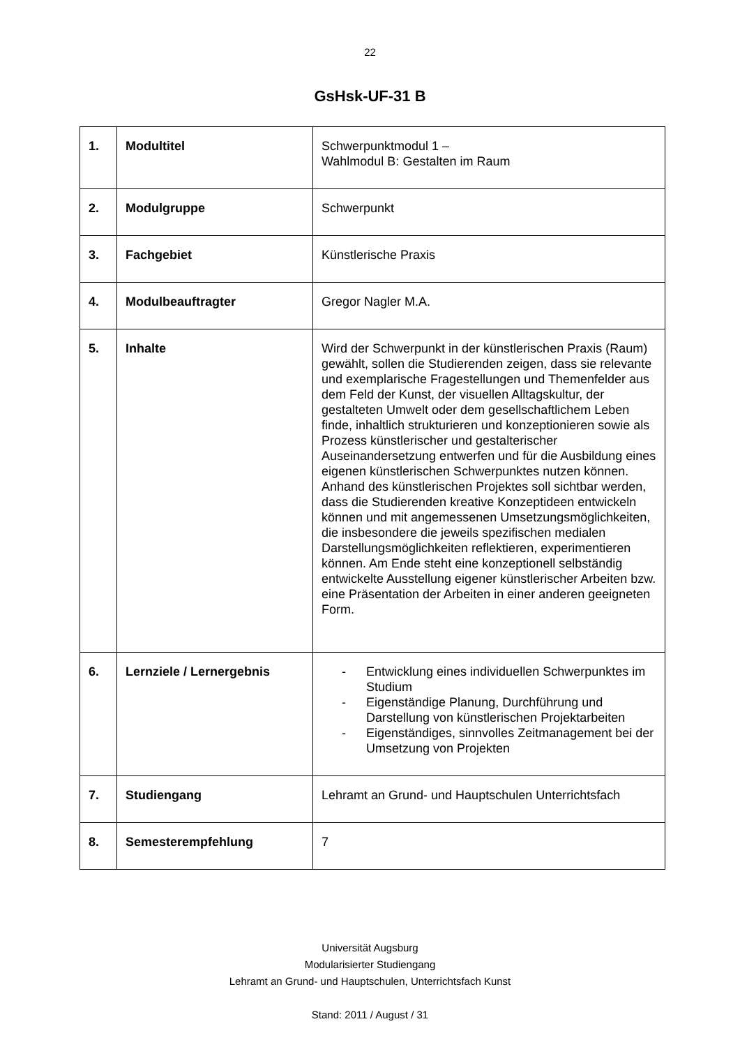22
GsHsk-UF-31 B
| 1. | Modultitel | Schwerpunktmodul 1 – Wahlmodul B: Gestalten im Raum |
| 2. | Modulgruppe | Schwerpunkt |
| 3. | Fachgebiet | Künstlerische Praxis |
| 4. | Modulbeauftragter | Gregor Nagler M.A. |
| 5. | Inhalte | Wird der Schwerpunkt in der künstlerischen Praxis (Raum) gewählt, sollen die Studierenden zeigen, dass sie relevante und exemplarische Fragestellungen und Themenfelder aus dem Feld der Kunst, der visuellen Alltagskultur, der gestalteten Umwelt oder dem gesellschaftlichem Leben finde, inhaltlich strukturieren und konzeptionieren sowie als Prozess künstlerischer und gestalterischer Auseinandersetzung entwerfen und für die Ausbildung eines eigenen künstlerischen Schwerpunktes nutzen können. Anhand des künstlerischen Projektes soll sichtbar werden, dass die Studierenden kreative Konzeptideen entwickeln können und mit angemessenen Umsetzungsmöglichkeiten, die insbesondere die jeweils spezifischen medialen Darstellungsmöglichkeiten reflektieren, experimentieren können. Am Ende steht eine konzeptionell selbständig entwickelte Ausstellung eigener künstlerischer Arbeiten bzw. eine Präsentation der Arbeiten in einer anderen geeigneten Form. |
| 6. | Lernziele / Lernergebnis | - Entwicklung eines individuellen Schwerpunktes im Studium - Eigenständige Planung, Durchführung und Darstellung von künstlerischen Projektarbeiten - Eigenständiges, sinnvolles Zeitmanagement bei der Umsetzung von Projekten |
| 7. | Studiengang | Lehramt an Grund- und Hauptschulen Unterrichtsfach |
| 8. | Semesterempfehlung | 7 |
Universität Augsburg
Modularisierter Studiengang
Lehramt an Grund- und Hauptschulen, Unterrichtsfach Kunst
Stand: 2011 / August / 31